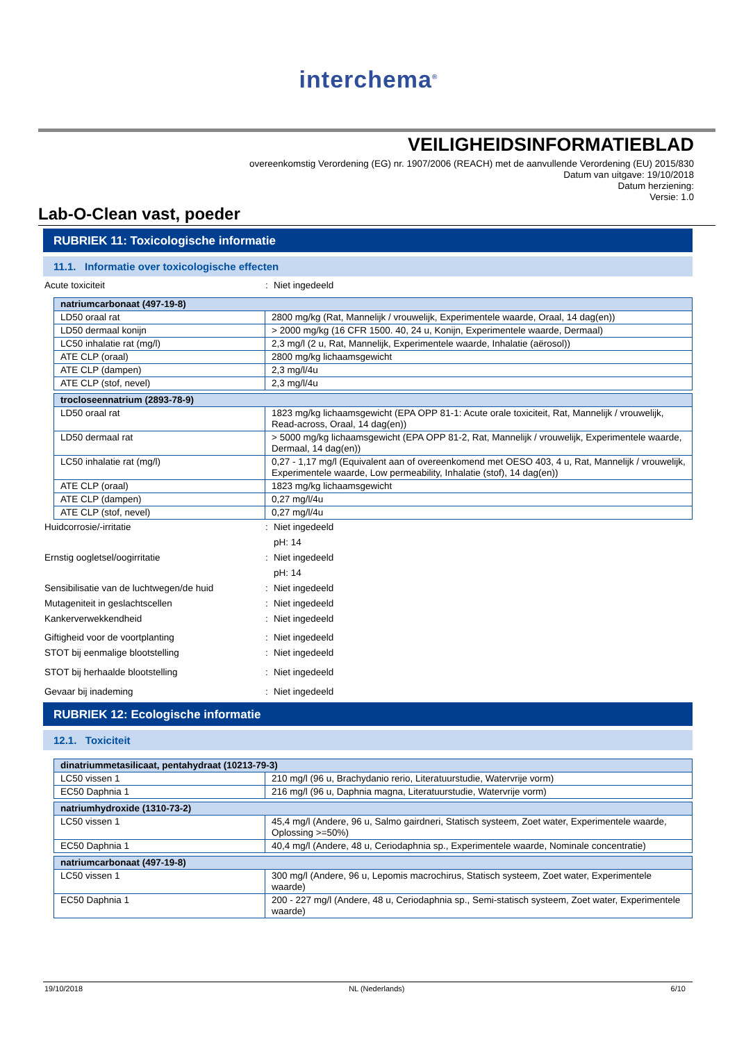interchema<sup>®</sup>
VEILIGHEIDSINFORMATIEBLAD
overeenkomstig Verordening (EG) nr. 1907/2006 (REACH) met de aanvullende Verordening (EU) 2015/830
Datum van uitgave: 19/10/2018
Datum herziening:
Versie: 1.0
Lab-O-Clean vast, poeder
RUBRIEK 11: Toxicologische informatie
11.1. Informatie over toxicologische effecten
Acute toxiciteit: Niet ingedeeld
| natriumcarbonaat (497-19-8) | |
| LD50 oraal rat | 2800 mg/kg (Rat, Mannelijk / vrouwelijk, Experimentele waarde, Oraal, 14 dag(en)) |
| LD50 dermaal konijn | > 2000 mg/kg (16 CFR 1500. 40, 24 u, Konijn, Experimentele waarde, Dermaal) |
| LC50 inhalatie rat (mg/l) | 2,3 mg/l (2 u, Rat, Mannelijk, Experimentele waarde, Inhalatie (aërosol)) |
| ATE CLP (oraal) | 2800 mg/kg lichaamsgewicht |
| ATE CLP (dampen) | 2,3 mg/l/4u |
| ATE CLP (stof, nevel) | 2,3 mg/l/4u |
| trocloseennatrium (2893-78-9) | |
| LD50 oraal rat | 1823 mg/kg lichaamsgewicht (EPA OPP 81-1: Acute orale toxiciteit, Rat, Mannelijk / vrouwelijk, Read-across, Oraal, 14 dag(en)) |
| LD50 dermaal rat | > 5000 mg/kg lichaamsgewicht (EPA OPP 81-2, Rat, Mannelijk / vrouwelijk, Experimentele waarde, Dermaal, 14 dag(en)) |
| LC50 inhalatie rat (mg/l) | 0,27 - 1,17 mg/l (Equivalent aan of overeenkomend met OESO 403, 4 u, Rat, Mannelijk / vrouwelijk, Experimentele waarde, Low permeability, Inhalatie (stof), 14 dag(en)) |
| ATE CLP (oraal) | 1823 mg/kg lichaamsgewicht |
| ATE CLP (dampen) | 0,27 mg/l/4u |
| ATE CLP (stof, nevel) | 0,27 mg/l/4u |
Huidcorrosie/-irritatie: Niet ingedeeld
pH: 14
Ernstig oogletsel/oogirritatie: Niet ingedeeld
pH: 14
Sensibilisatie van de luchtwegen/de huid: Niet ingedeeld
Mutageniteit in geslachtscellen: Niet ingedeeld
Kankerverwekkendheid: Niet ingedeeld
Giftigheid voor de voortplanting: Niet ingedeeld
STOT bij eenmalige blootstelling: Niet ingedeeld
STOT bij herhaalde blootstelling: Niet ingedeeld
Gevaar bij inademing: Niet ingedeeld
RUBRIEK 12: Ecologische informatie
12.1. Toxiciteit
| dinatriummetasilicaat, pentahydraat (10213-79-3) | |
| LC50 vissen 1 | 210 mg/l (96 u, Brachydanio rerio, Literatuurstudie, Watervrije vorm) |
| EC50 Daphnia 1 | 216 mg/l (96 u, Daphnia magna, Literatuurstudie, Watervrije vorm) |
| natriumhydroxide (1310-73-2) | |
| LC50 vissen 1 | 45,4 mg/l (Andere, 96 u, Salmo gairdneri, Statisch systeem, Zoet water, Experimentele waarde, Oplossing >=50%) |
| EC50 Daphnia 1 | 40,4 mg/l (Andere, 48 u, Ceriodaphnia sp., Experimentele waarde, Nominale concentratie) |
| natriumcarbonaat (497-19-8) | |
| LC50 vissen 1 | 300 mg/l (Andere, 96 u, Lepomis macrochirus, Statisch systeem, Zoet water, Experimentele waarde) |
| EC50 Daphnia 1 | 200 - 227 mg/l (Andere, 48 u, Ceriodaphnia sp., Semi-statisch systeem, Zoet water, Experimentele waarde) |
19/10/2018 NL (Nederlands) 6/10